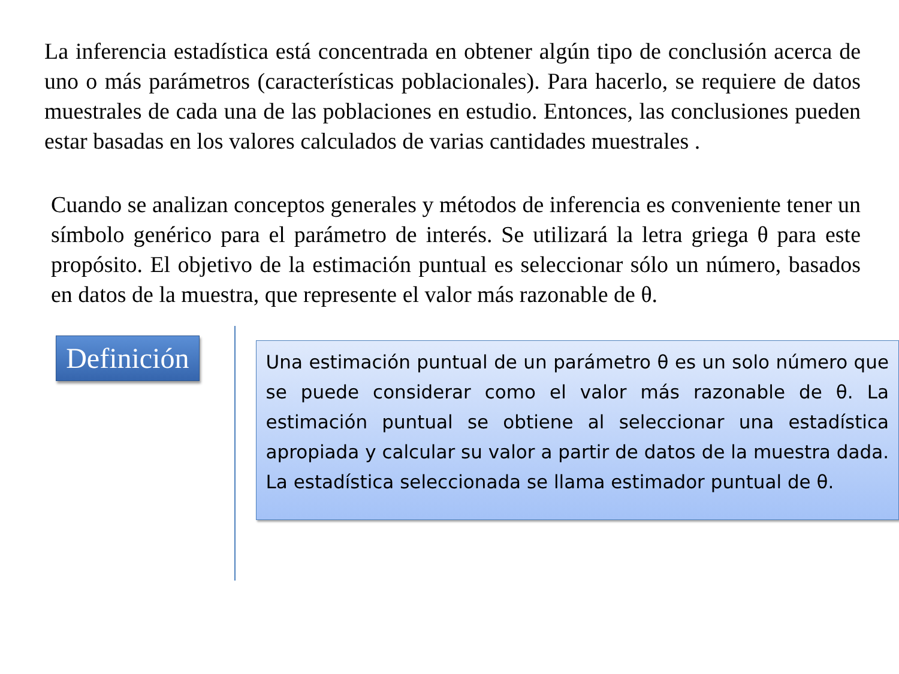La inferencia estadística está concentrada en obtener algún tipo de conclusión acerca de uno o más parámetros (características poblacionales). Para hacerlo, se requiere de datos muestrales de cada una de las poblaciones en estudio. Entonces, las conclusiones pueden estar basadas en los valores calculados de varias cantidades muestrales .
Cuando se analizan conceptos generales y métodos de inferencia es conveniente tener un símbolo genérico para el parámetro de interés. Se utilizará la letra griega θ para este propósito. El objetivo de la estimación puntual es seleccionar sólo un número, basados en datos de la muestra, que represente el valor más razonable de θ.
Definición
Una estimación puntual de un parámetro θ es un solo número que se puede considerar como el valor más razonable de θ. La estimación puntual se obtiene al seleccionar una estadística apropiada y calcular su valor a partir de datos de la muestra dada. La estadística seleccionada se llama estimador puntual de θ.